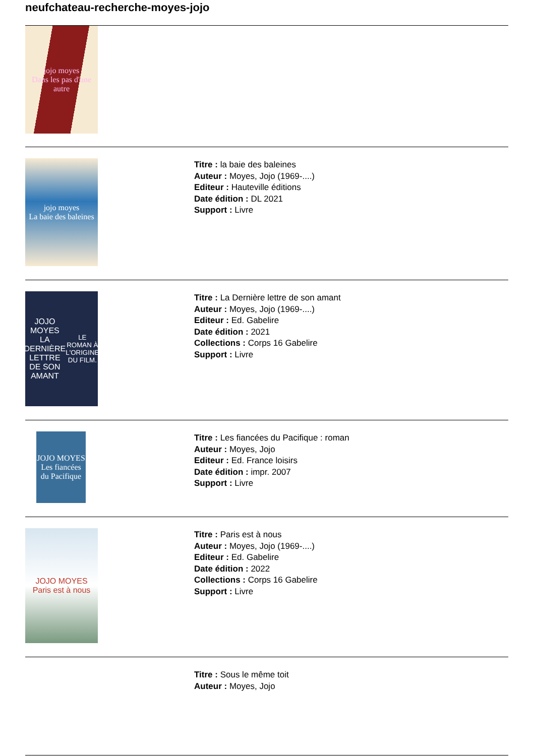neufchateau-recherche-moyes-jojo
jojo moyes
Dans les pas d'une autre
jojo moyes
La baie des baleines
Titre : la baie des baleines
Auteur : Moyes, Jojo (1969-....)
Editeur : Hauteville éditions
Date édition : DL 2021
Support : Livre
JOJO MOYES
LA DERNIÈRE LETTRE DE SON AMANT
LE ROMAN À L'ORIGINE DU FILM.
Titre : La Dernière lettre de son amant
Auteur : Moyes, Jojo (1969-....)
Editeur : Ed. Gabelire
Date édition : 2021
Collections : Corps 16 Gabelire
Support : Livre
JOJO MOYES
Les fiancées du Pacifique
Titre : Les fiancées du Pacifique : roman
Auteur : Moyes, Jojo
Editeur : Ed. France loisirs
Date édition : impr. 2007
Support : Livre
JOJO MOYES
Paris est à nous
Titre : Paris est à nous
Auteur : Moyes, Jojo (1969-....)
Editeur : Ed. Gabelire
Date édition : 2022
Collections : Corps 16 Gabelire
Support : Livre
Titre : Sous le même toit
Auteur : Moyes, Jojo